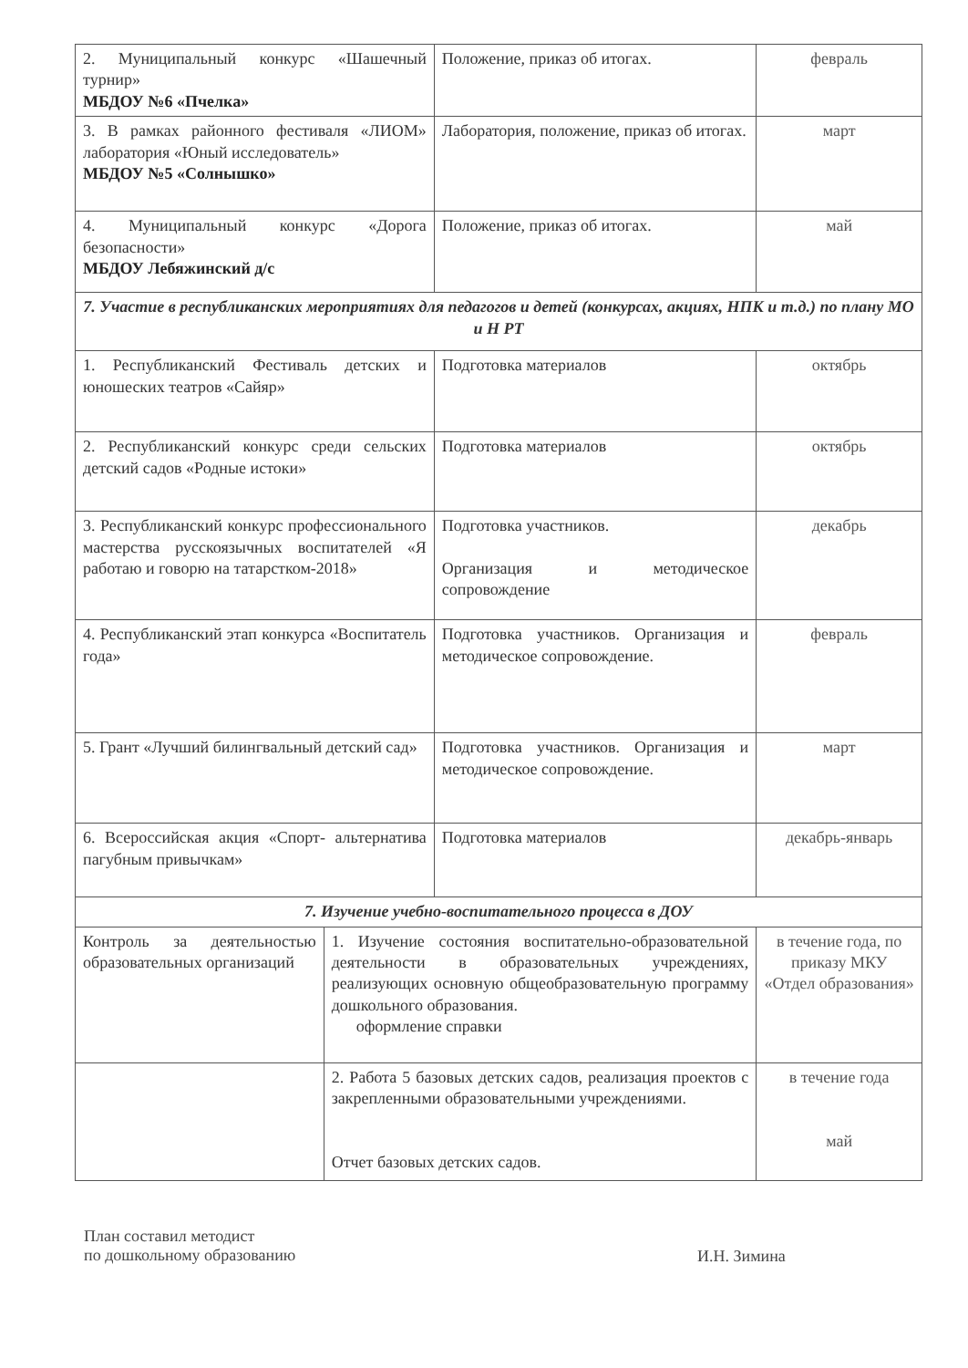| 2. Муниципальный конкурс «Шашечный турнир» МБДОУ №6 «Пчелка» | | Положение, приказ об итогах. | февраль |
| 3. В рамках районного фестиваля «ЛИОМ» лаборатория «Юный исследователь» МБДОУ №5 «Солнышко» | | Лаборатория, положение, приказ об итогах. | март |
| 4. Муниципальный конкурс «Дорога безопасности» МБДОУ Лебяжинский д/с | | Положение, приказ об итогах. | май |
| 7. Участие в республиканских мероприятиях для педагогов и детей (конкурсах, акциях, НПК и т.д.) по плану МО и Н РТ | | | |
| 1. Республиканский Фестиваль детских и юношеских театров «Сайяр» | | Подготовка материалов | октябрь |
| 2. Республиканский конкурс среди сельских детский садов «Родные истоки» | | Подготовка материалов | октябрь |
| 3. Республиканский конкурс профессионального мастерства русскоязычных воспитателей «Я работаю и говорю на татарстком-2018» | | Подготовка участников. Организация и методическое сопровождение | декабрь |
| 4. Республиканский этап конкурса «Воспитатель года» | | Подготовка участников. Организация и методическое сопровождение. | февраль |
| 5. Грант «Лучший билингвальный детский сад» | | Подготовка участников. Организация и методическое сопровождение. | март |
| 6. Всероссийская акция «Спорт- альтернатива пагубным привычкам» | | Подготовка материалов | декабрь-январь |
| 7. Изучение учебно-воспитательного процесса в ДОУ | | | |
| Контроль за деятельностью образовательных организаций | 1. Изучение состояния воспитательно-образовательной деятельности в образовательных учреждениях, реализующих основную общеобразовательную программу дошкольного образования. оформление справки | | в течение года, по приказу МКУ «Отдел образования» |
| | 2. Работа 5 базовых детских садов, реализация проектов с закрепленными образовательными учреждениями. Отчет базовых детских садов. | | в течение года май |
План составил методист
по дошкольному образованию
И.Н. Зимина